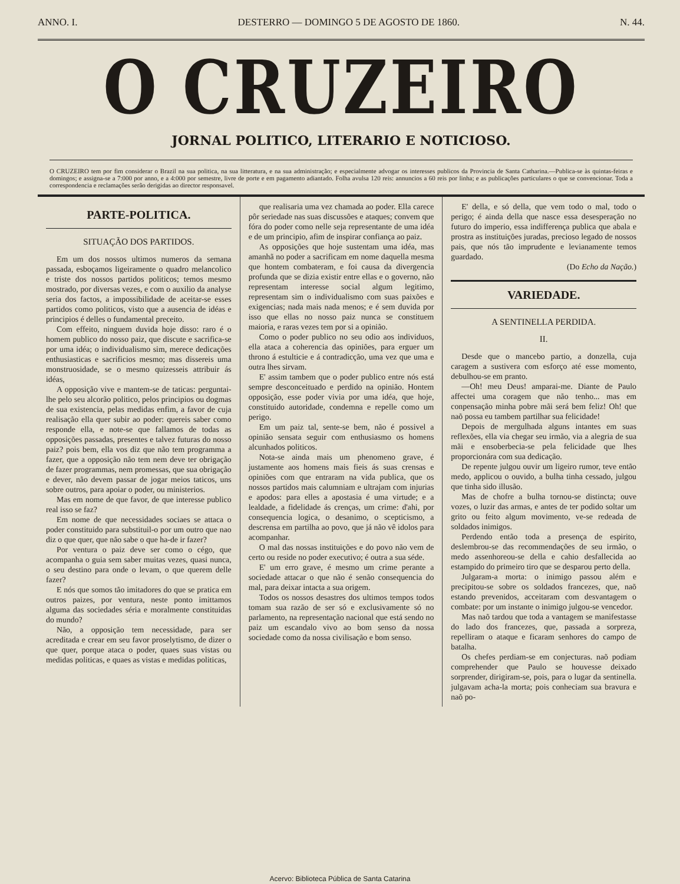ANNO. I. DESTERRO — DOMINGO 5 DE AGOSTO DE 1860. N. 44.
O CRUZEIRO
JORNAL POLITICO, LITERARIO E NOTICIOSO.
O CRUZEIRO tem por fim considerar o Brazil na sua politica, na sua litteratura, e na sua administração; e especialmente advogar os interesses publicos da Provincia de Santa Catharina.—Publica-se às quintas-feiras e domingos; e assigna-se a 7:000 por anno, e a 4:000 por semestre, livre de porte e em pagamento adiantado. Folha avulsa 120 reis: annuncios a 60 reis por linha; e as publicações particulares o que se convencionar. Toda a correspondencia e reclamações serão derigidas ao director responsavel.
PARTE-POLITICA.
SITUAÇÃO DOS PARTIDOS.
Em um dos nossos ultimos numeros da semana passada, esboçamos ligeiramente o quadro melancolico e triste dos nossos partidos politicos; temos mesmo mostrado, por diversas vezes, e com o auxilio da analyse seria dos factos, a impossibilidade de aceitar-se esses partidos como politicos, visto que a ausencia de idéas e principios é delles o fundamental preceito.
Com effeito, ninguem duvida hoje disso: raro é o homem publico do nosso paiz, que discute e sacrifica-se por uma idéa; o individualismo sim, merece dedicações enthusiasticas e sacrificios mesmo; mas dissereis uma monstruosidade, se o mesmo quizesseis attribuir ás idéas,
A opposição vive e mantem-se de taticas: perguntai-lhe pelo seu alcorão politico, pelos principios ou dogmas de sua existencia, pelas medidas enfim, a favor de cuja realisação ella quer subir ao poder: quereis saber como responde ella, e note-se que fallamos de todas as opposições passadas, presentes e talvez futuras do nosso paiz? pois bem, ella vos diz que não tem programma a fazer, que a opposição não tem nem deve ter obrigação de fazer programmas, nem promessas, que sua obrigação e dever, não devem passar de jogar meios taticos, uns sobre outros, para apoiar o poder, ou ministerios.
Mas em nome de que favor, de que interesse publico real isso se faz?
Em nome de que necessidades sociaes se attaca o poder constituido para substituil-o por um outro que nao diz o que quer, que não sabe o que ha-de ir fazer?
Por ventura o paiz deve ser como o cégo, que acompanha o guia sem saber muitas vezes, quasi nunca, o seu destino para onde o levam, o que querem delle fazer?
E nós que somos tão imitadores do que se pratica em outros paizes, por ventura, neste ponto imittamos alguma das sociedades séria e moralmente constituidas do mundo?
Não, a opposição tem necessidade, para ser acreditada e crear em seu favor proselytismo, de dizer o que quer, porque ataca o poder, quaes suas vistas ou medidas politicas, e quaes as vistas e medidas politicas,
que realisaria uma vez chamada ao poder. Ella carece pôr seriedade nas suas discussões e ataques; convem que fóra do poder como nelle seja representante de uma idéa e de um principio, afim de inspirar confiança ao paiz.
As opposições que hoje sustentam uma idéa, mas amanhã no poder a sacrificam em nome daquella mesma que hontem combateram, e foi causa da divergencia profunda que se dizia existir entre ellas e o governo, não representam interesse social algum legitimo, representam sim o individualismo com suas paixões e exigencias; nada mais nada menos; e é sem duvida por isso que ellas no nosso paiz nunca se constituem maioria, e raras vezes tem por si a opinião.
Como o poder publico no seu odio aos individuos, ella ataca a coherencia das opiniões, para erguer um throno á estulticie e á contradicção, uma vez que uma e outra lhes sirvam.
E' assim tambem que o poder publico entre nós está sempre desconceituado e perdido na opinião. Hontem opposição, esse poder vivia por uma idéa, que hoje, constituido autoridade, condemna e repelle como um perigo.
Em um paiz tal, sente-se bem, não é possivel a opinião sensata seguir com enthusiasmo os homens alcunhados politicos.
Nota-se ainda mais um phenomeno grave, é justamente aos homens mais fieis ás suas crensas e opiniões com que entraram na vida publica, que os nossos partidos mais calumniam e ultrajam com injurias e apodos: para elles a apostasia é uma virtude; e a lealdade, a fidelidade ás crenças, um crime: d'ahi, por consequencia logica, o desanimo, o scepticismo, a descrensa em partilha ao povo, que já não vê idolos para acompanhar.
O mal das nossas instituições e do povo não vem de certo ou reside no poder executivo; é outra a sua séde.
E' um erro grave, é mesmo um crime perante a sociedade attacar o que não é senão consequencia do mal, para deixar intacta a sua origem.
Todos os nossos desastres dos ultimos tempos todos tomam sua razão de ser só e exclusivamente só no parlamento, na representação nacional que está sendo no paiz um escandalo vivo ao bom senso da nossa sociedade como da nossa civilisação e bom senso.
E' della, e só della, que vem todo o mal, todo o perigo; é ainda della que nasce essa desesperação no futuro do imperio, essa indifferença publica que abala e prostra as instituições juradas, precioso legado de nossos pais, que nós tão imprudente e levianamente temos guardado.
(Do Echo da Nação.)
VARIEDADE.
A SENTINELLA PERDIDA.
II.
Desde que o mancebo partio, a donzella, cuja caragem a sustivera com esforço até esse momento, debulhou-se em pranto.
—Oh! meu Deus! amparai-me. Diante de Paulo affectei uma coragem que não tenho... mas em conpensação minha pobre mãi será bem feliz! Oh! que naõ possa eu tambem partilhar sua felicidade!
Depois de mergulhada alguns intantes em suas reflexões, ella via chegar seu irmão, via a alegria de sua mãi e ensoberbecia-se pela felicidade que lhes proporcionára com sua dedicação.
De repente julgou ouvir um ligeiro rumor, teve então medo, applicou o ouvido, a bulha tinha cessado, julgou que tinha sido illusão.
Mas de chofre a bulha tornou-se distincta; ouve vozes, o luzir das armas, e antes de ter podido soltar um grito ou feito algum movimento, ve-se redeada de soldados inimigos.
Perdendo então toda a presença de espirito, deslembrou-se das recommendações de seu irmão, o medo assenhoreou-se della e cahio desfallecida ao estampido do primeiro tiro que se desparou perto della.
Julgaram-a morta: o inimigo passou além e precipitou-se sobre os soldados francezes, que, naõ estando prevenidos, acceitaram com desvantagem o combate: por um instante o inimigo julgou-se vencedor.
Mas naõ tardou que toda a vantagem se manifestasse do lado dos francezes, que, passada a sorpreza, repelliram o ataque e ficaram senhores do campo de batalha.
Os chefes perdiam-se em conjecturas. naõ podiam comprehender que Paulo se houvesse deixado sorprender, dirigiram-se, pois, para o lugar da sentinella. julgavam acha-la morta; pois conheciam sua bravura e naõ po-
Acervo: Biblioteca Pública de Santa Catarina